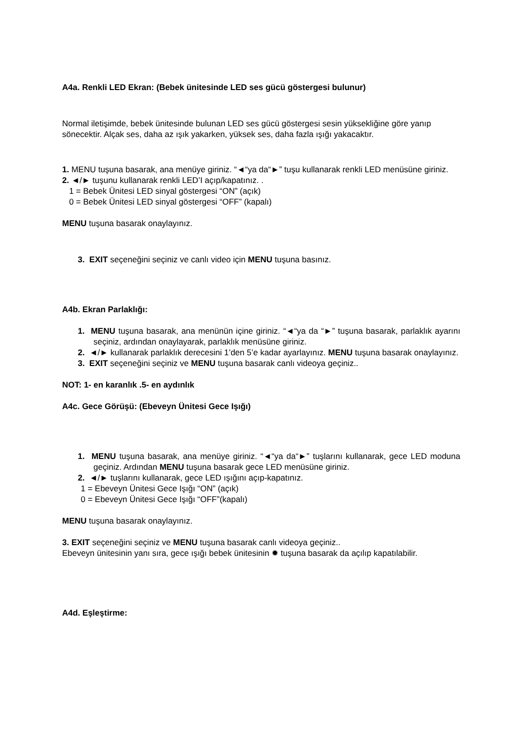A4a. Renkli LED Ekran: (Bebek ünitesinde LED ses gücü göstergesi bulunur)
Normal iletişimde, bebek ünitesinde bulunan LED ses gücü göstergesi sesin yüksekliğine göre yanıp sönecektir. Alçak ses, daha az ışık yakarken, yüksek ses, daha fazla ışığı yakacaktır.
1. MENU tuşuna basarak, ana menüye giriniz. “◄“ya da“►” tuşu kullanarak renkli LED menüsüne giriniz.
2. ◄/► tuşunu kullanarak renkli LED’I açıp/kapatınız. .
1 = Bebek Ünitesi LED sinyal göstergesi “ON” (açık)
0 = Bebek Ünitesi LED sinyal göstergesi “OFF” (kapalı)
MENU tuşuna basarak onaylayınız.
3. EXIT seçeneğini seçiniz ve canlı video için MENU tuşuna basınız.
A4b. Ekran Parlaklığı:
1. MENU tuşuna basarak, ana menünün içine giriniz. “◄“ya da “►” tuşuna basarak, parlaklık ayarını seçiniz, ardından onaylayarak, parlaklık menüsüne giriniz.
2. ◄/► kullanarak parlaklık derecesini 1’den 5’e kadar ayarlayınız. MENU tuşuna basarak onaylayınız.
3. EXIT seçeneğini seçiniz ve MENU tuşuna basarak canlı videoya geçiniz..
NOT: 1- en karanlık .5- en aydınlık
A4c. Gece Görüşü: (Ebeveyn Ünitesi Gece Işığı)
1. MENU tuşuna basarak, ana menüye giriniz. “◄“ya da“►” tuşlarını kullanarak, gece LED moduna geçiniz. Ardından MENU tuşuna basarak gece LED menüsüne giriniz.
2. ◄/► tuşlarını kullanarak, gece LED ışığını açıp-kapatınız.
1 = Ebeveyn Ünitesi Gece Işığı “ON” (açık)
0 = Ebeveyn Ünitesi Gece Işığı “OFF”(kapalı)
MENU tuşuna basarak onaylayınız.
3. EXIT seçeneğini seçiniz ve MENU tuşuna basarak canlı videoya geçiniz..
Ebeveyn ünitesinin yanı sıra, gece ışığı bebek ünitesinin ✹ tuşuna basarak da açılıp kapatılabilir.
A4d. Eşleştirme: